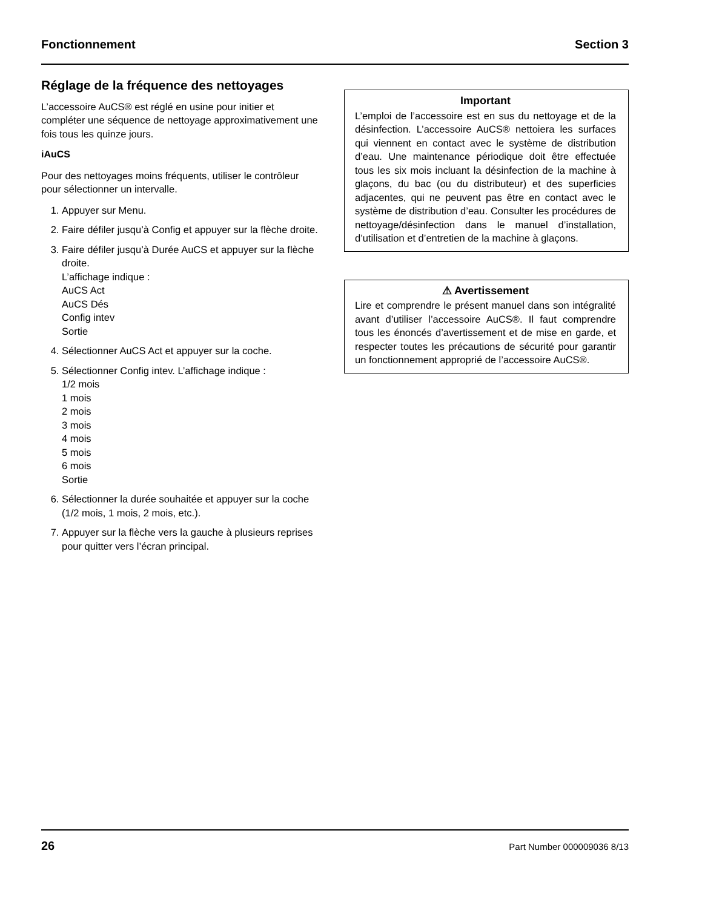Fonctionnement Section 3
Réglage de la fréquence des nettoyages
L’accessoire AuCS® est réglé en usine pour initier et compléter une séquence de nettoyage approximativement une fois tous les quinze jours.
iAuCS
Pour des nettoyages moins fréquents, utiliser le contrôleur pour sélectionner un intervalle.
1. Appuyer sur Menu.
2. Faire défiler jusqu’à Config et appuyer sur la flèche droite.
3. Faire défiler jusqu’à Durée AuCS et appuyer sur la flèche droite.
L’affichage indique :
AuCS Act
AuCS Dés
Config intev
Sortie
4. Sélectionner AuCS Act et appuyer sur la coche.
5. Sélectionner Config intev. L’affichage indique :
1/2 mois
1 mois
2 mois
3 mois
4 mois
5 mois
6 mois
Sortie
6. Sélectionner la durée souhaitée et appuyer sur la coche (1/2 mois, 1 mois, 2 mois, etc.).
7. Appuyer sur la flèche vers la gauche à plusieurs reprises pour quitter vers l’écran principal.
Important
L’emploi de l’accessoire est en sus du nettoyage et de la désinfection. L’accessoire AuCS® nettoiera les surfaces qui viennent en contact avec le système de distribution d’eau. Une maintenance périodique doit être effectuée tous les six mois incluant la désinfection de la machine à glaçons, du bac (ou du distributeur) et des superficies adjacentes, qui ne peuvent pas être en contact avec le système de distribution d’eau. Consulter les procédures de nettoyage/désinfection dans le manuel d’installation, d’utilisation et d’entretien de la machine à glaçons.
⚠ Avertissement
Lire et comprendre le présent manuel dans son intégralité avant d’utiliser l’accessoire AuCS®. Il faut comprendre tous les énoncés d’avertissement et de mise en garde, et respecter toutes les précautions de sécurité pour garantir un fonctionnement approprié de l’accessoire AuCS®.
26 Part Number 000009036 8/13